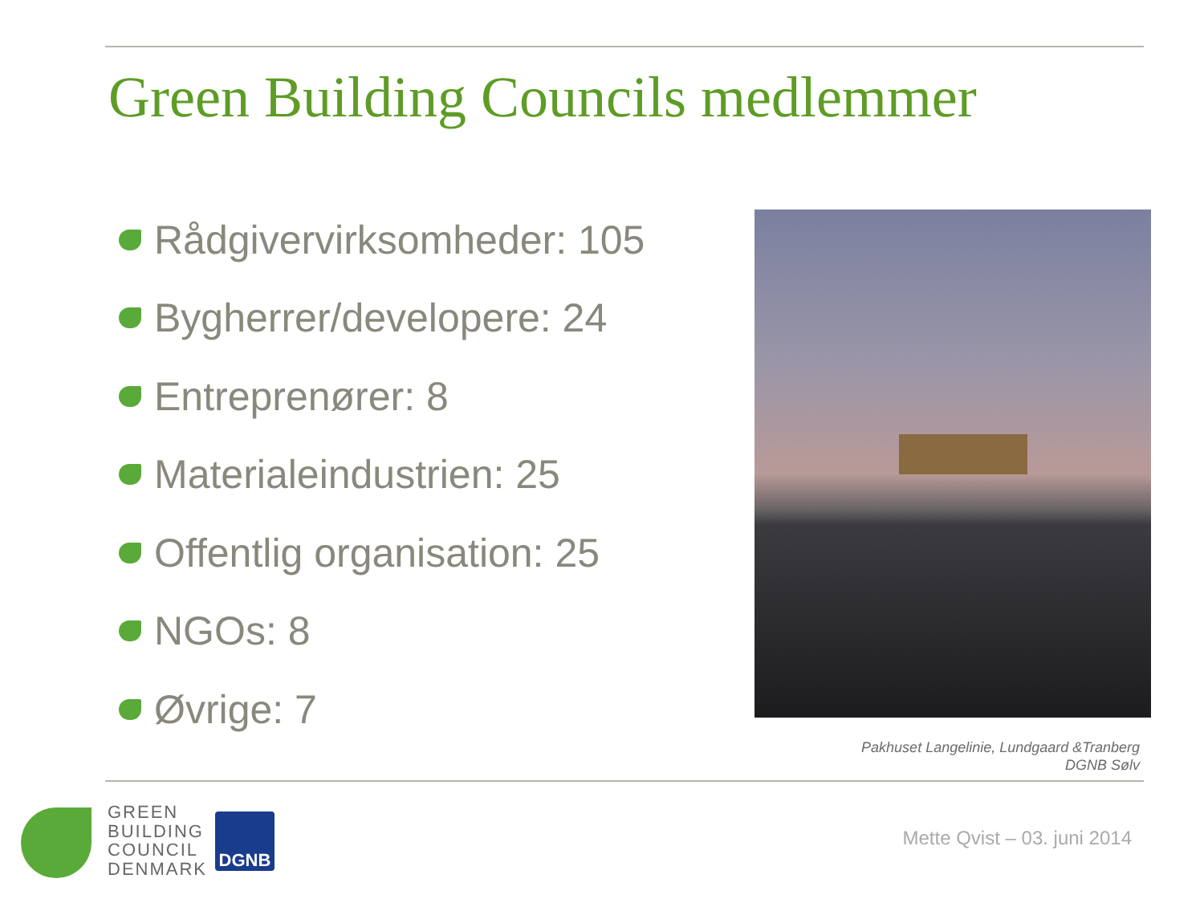Green Building Councils medlemmer
Rådgivervirksomheder: 105
Bygherrer/developere: 24
Entreprenører: 8
Materialeindustrien: 25
Offentlig organisation: 25
NGOs: 8
Øvrige: 7
Pakhuset Langelinie, Lundgaard &Tranberg
DGNB Sølv
GREEN
BUILDING
COUNCIL
DENMARK
DGNB
Mette Qvist – 03. juni 2014